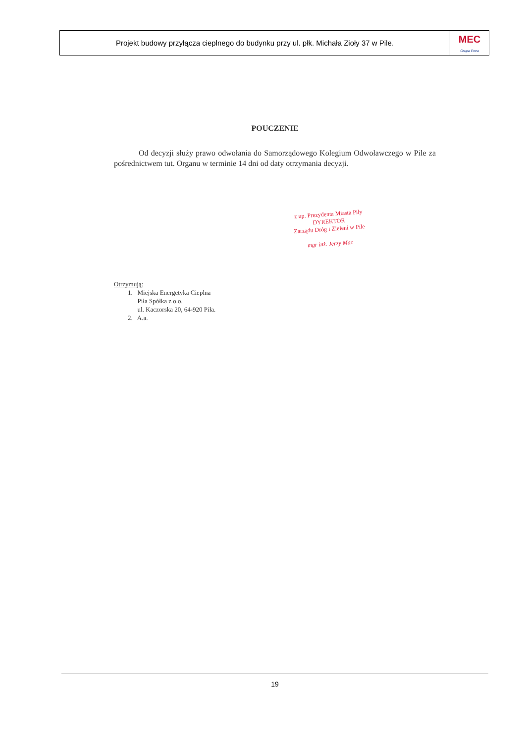Projekt budowy przyłącza cieplnego do budynku przy ul. płk. Michała Zioły 37 w Pile.
MEC
Grupa Enea
POUCZENIE
Od decyzji służy prawo odwołania do Samorządowego Kolegium Odwoławczego w Pile za pośrednictwem tut. Organu w terminie 14 dni od daty otrzymania decyzji.
z up. Prezydenta Miasta Piły
DYREKTOR
Zarządu Dróg i Zieleni w Pile
mgr inż. Jerzy Mac
Otrzymują:
1. Miejska Energetyka Cieplna
Piła Spółka z o.o.
ul. Kaczorska 20, 64-920 Piła.
2. A.a.
19